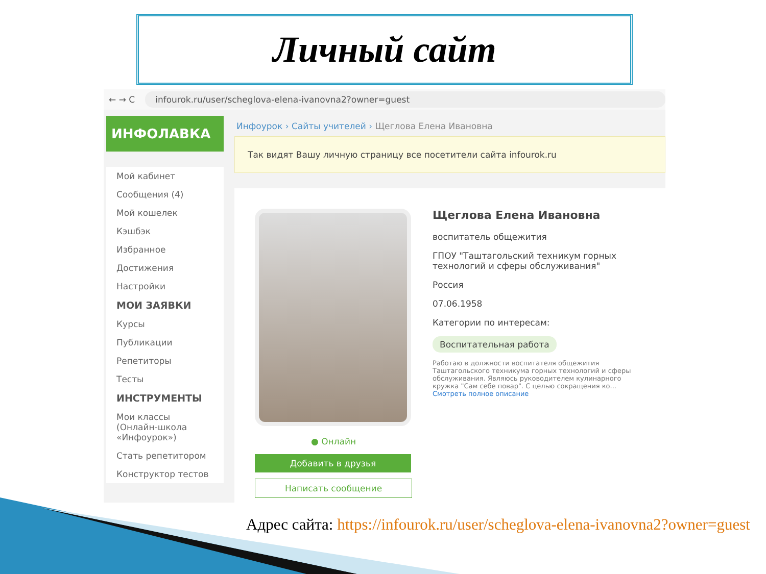Личный сайт
← → C infourok.ru/user/scheglova-elena-ivanovna2?owner=guest
ИНФОЛАВКА
Мой кабинет
Сообщения (4)
Мой кошелек
Кэшбэк
Избранное
Достижения
Настройки
МОИ ЗАЯВКИ
Курсы
Публикации
Репетиторы
Тесты
ИНСТРУМЕНТЫ
Мои классы (Онлайн-школа «Инфоурок»)
Стать репетитором
Конструктор тестов
Инфоурок › Сайты учителей › Щеглова Елена Ивановна
Так видят Вашу личную страницу все посетители сайта infourok.ru
● Онлайн
Добавить в друзья
Написать сообщение
Щеглова Елена Ивановна
воспитатель общежития
ГПОУ "Таштагольский техникум горных технологий и сферы обслуживания"
Россия
07.06.1958
Категории по интересам:
Воспитательная работа
Работаю в должности воспитателя общежития Таштагольского техникума горных технологий и сферы обслуживания. Являюсь руководителем кулинарного кружка "Сам себе повар". С целью сокращения ко...
Смотреть полное описание
Адрес сайта: https://infourok.ru/user/scheglova-elena-ivanovna2?owner=guest